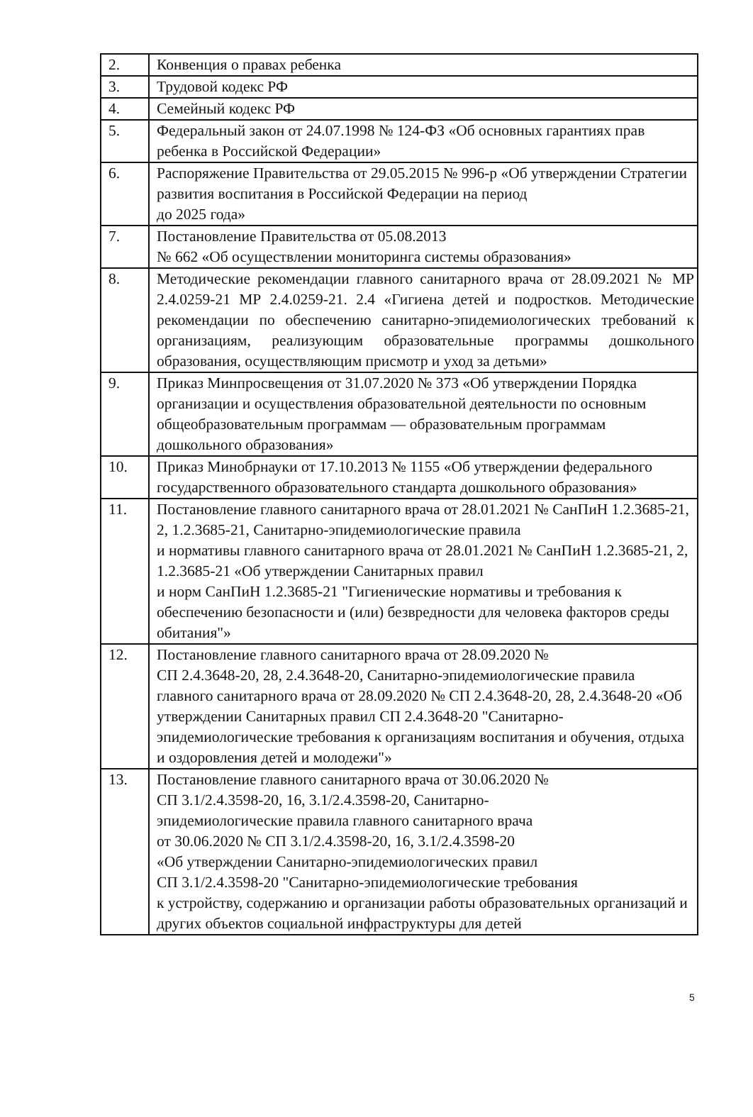| 2. | Конвенция о правах ребенка |
| 3. | Трудовой кодекс РФ |
| 4. | Семейный кодекс РФ |
| 5. | Федеральный закон от 24.07.1998 № 124-ФЗ «Об основных гарантиях прав ребенка в Российской Федерации» |
| 6. | Распоряжение Правительства от 29.05.2015 № 996-р «Об утверждении Стратегии развития воспитания в Российской Федерации на период до 2025 года» |
| 7. | Постановление Правительства от 05.08.2013 № 662 «Об осуществлении мониторинга системы образования» |
| 8. | Методические рекомендации главного санитарного врача от 28.09.2021 № МР 2.4.0259-21 МР 2.4.0259-21. 2.4 «Гигиена детей и подростков. Методические рекомендации по обеспечению санитарно-эпидемиологических требований к организациям, реализующим образовательные программы дошкольного образования, осуществляющим присмотр и уход за детьми» |
| 9. | Приказ Минпросвещения от 31.07.2020 № 373 «Об утверждении Порядка организации и осуществления образовательной деятельности по основным общеобразовательным программам — образовательным программам дошкольного образования» |
| 10. | Приказ Минобрнауки от 17.10.2013 № 1155 «Об утверждении федерального государственного образовательного стандарта дошкольного образования» |
| 11. | Постановление главного санитарного врача от 28.01.2021 № СанПиН 1.2.3685-21, 2, 1.2.3685-21, Санитарно-эпидемиологические правила и нормативы главного санитарного врача от 28.01.2021 № СанПиН 1.2.3685-21, 2, 1.2.3685-21 «Об утверждении Санитарных правил и норм СанПиН 1.2.3685-21 "Гигиенические нормативы и требования к обеспечению безопасности и (или) безвредности для человека факторов среды обитания"» |
| 12. | Постановление главного санитарного врача от 28.09.2020 № СП 2.4.3648-20, 28, 2.4.3648-20, Санитарно-эпидемиологические правила главного санитарного врача от 28.09.2020 № СП 2.4.3648-20, 28, 2.4.3648-20 «Об утверждении Санитарных правил СП 2.4.3648-20 "Санитарно-эпидемиологические требования к организациям воспитания и обучения, отдыха и оздоровления детей и молодежи"» |
| 13. | Постановление главного санитарного врача от 30.06.2020 № СП 3.1/2.4.3598-20, 16, 3.1/2.4.3598-20, Санитарно- эпидемиологические правила главного санитарного врача от 30.06.2020 № СП 3.1/2.4.3598-20, 16, 3.1/2.4.3598-20 «Об утверждении Санитарно-эпидемиологических правил СП 3.1/2.4.3598-20 "Санитарно-эпидемиологические требования к устройству, содержанию и организации работы образовательных организаций и других объектов социальной инфраструктуры для детей |
5